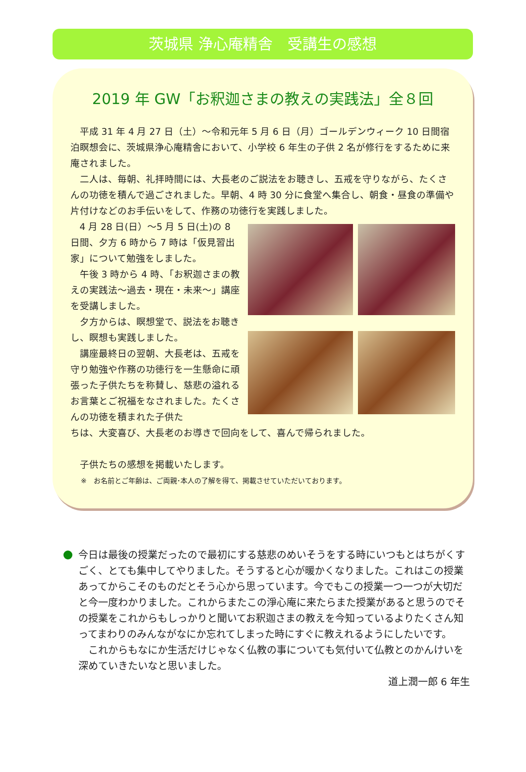茨城県 浄心庵精舎　受講生の感想
2019 年 GW「お釈迦さまの教えの実践法」全８回
平成 31 年 4 月 27 日（土）～令和元年 5 月 6 日（月）ゴールデンウィーク 10 日間宿泊瞑想会に、茨城県浄心庵精舎において、小学校 6 年生の子供 2 名が修行をするために来庵されました。
二人は、毎朝、礼拝時間には、大長老のご説法をお聴きし、五戒を守りながら、たくさんの功徳を積んで過ごされました。早朝、4 時 30 分に食堂へ集合し、朝食・昼食の準備や片付けなどのお手伝いをして、作務の功徳行を実践しました。
4 月 28 日(日）～5 月 5 日(土)の 8 日間、夕方 6 時から 7 時は「仮見習出家」について勉強をしました。
午後 3 時から 4 時、「お釈迦さまの教えの実践法～過去・現在・未来～」講座を受講しました。
夕方からは、瞑想堂で、説法をお聴きし、瞑想も実践しました。
講座最終日の翌朝、大長老は、五戒を守り勉強や作務の功徳行を一生懸命に頑張った子供たちを称賛し、慈悲の溢れるお言葉とご祝福をなされました。たくさんの功徳を積まれた子供た
ちは、大変喜び、大長老のお導きで回向をして、喜んで帰られました。
子供たちの感想を掲載いたします。
※　お名前とご年齢は、ご両親･本人の了解を得て、掲載させていただいております。
今日は最後の授業だったので最初にする慈悲のめいそうをする時にいつもとはちがくすごく、とても集中してやりました。そうすると心が暖かくなりました。これはこの授業あってからこそのものだとそう心から思っています。今でもこの授業一つ一つが大切だと今一度わかりました。これからまたこの淨心庵に来たらまた授業があると思うのでその授業をこれからもしっかりと聞いてお釈迦さまの教えを今知っているよりたくさん知ってまわりのみんながなにか忘れてしまった時にすぐに教えれるようにしたいです。
これからもなにか生活だけじゃなく仏教の事についても気付いて仏教とのかんけいを深めていきたいなと思いました。
道上潤一郎 6 年生